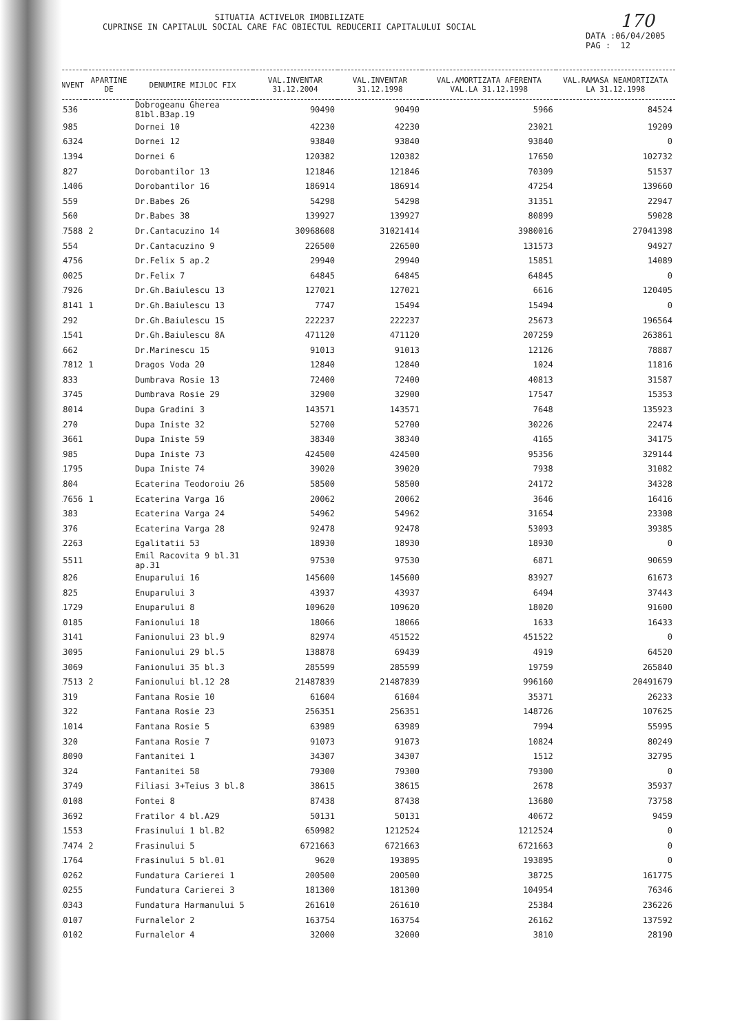SITUATIA ACTIVELOR IMOBILIZATE
CUPRINSE IN CAPITALUL SOCIAL CARE FAC OBIECTUL REDUCERII CAPITALULUI SOCIAL
170
DATA :06/04/2005
PAG : 12
| INVENT | APARTINE DE | DENUMIRE MIJLOC FIX | VAL.INVENTAR 31.12.2004 | VAL.INVENTAR 31.12.1998 | VAL.AMORTIZATA AFERENTA VAL.LA 31.12.1998 | VAL.RAMASA NEAMORTIZATA LA 31.12.1998 |
| --- | --- | --- | --- | --- | --- | --- |
| 1536 | | Dobrogeanu Gherea 81bl.B3ap.19 | 90490 | 90490 | 5966 | 84524 |
| 1985 | | Dornei 10 | 42230 | 42230 | 23021 | 19209 |
| 16324 | | Dornei 12 | 93840 | 93840 | 93840 | 0 |
| 11394 | | Dornei 6 | 120382 | 120382 | 17650 | 102732 |
| 1827 | | Dorobantilor 13 | 121846 | 121846 | 70309 | 51537 |
| 11406 | | Dorobantilor 16 | 186914 | 186914 | 47254 | 139660 |
| 1559 | | Dr.Babes 26 | 54298 | 54298 | 31351 | 22947 |
| 1560 | | Dr.Babes 38 | 139927 | 139927 | 80899 | 59028 |
| 17588 | 2 | Dr.Cantacuzino 14 | 30968608 | 31021414 | 3980016 | 27041398 |
| 1554 | | Dr.Cantacuzino 9 | 226500 | 226500 | 131573 | 94927 |
| 14756 | | Dr.Felix 5 ap.2 | 29940 | 29940 | 15851 | 14089 |
| 10025 | | Dr.Felix 7 | 64845 | 64845 | 64845 | 0 |
| 17926 | | Dr.Gh.Baiulescu 13 | 127021 | 127021 | 6616 | 120405 |
| 18141 | 1 | Dr.Gh.Baiulescu 13 | 7747 | 15494 | 15494 | 0 |
| 1292 | | Dr.Gh.Baiulescu 15 | 222237 | 222237 | 25673 | 196564 |
| 11541 | | Dr.Gh.Baiulescu 8A | 471120 | 471120 | 207259 | 263861 |
| 1662 | | Dr.Marinescu 15 | 91013 | 91013 | 12126 | 78887 |
| 17812 | 1 | Dragos Voda 20 | 12840 | 12840 | 1024 | 11816 |
| 1833 | | Dumbrava Rosie 13 | 72400 | 72400 | 40813 | 31587 |
| 13745 | | Dumbrava Rosie 29 | 32900 | 32900 | 17547 | 15353 |
| 18014 | | Dupa Gradini 3 | 143571 | 143571 | 7648 | 135923 |
| 1270 | | Dupa Iniste 32 | 52700 | 52700 | 30226 | 22474 |
| 13661 | | Dupa Iniste 59 | 38340 | 38340 | 4165 | 34175 |
| 1985 | | Dupa Iniste 73 | 424500 | 424500 | 95356 | 329144 |
| 11795 | | Dupa Iniste 74 | 39020 | 39020 | 7938 | 31082 |
| 1804 | | Ecaterina Teodoroiu 26 | 58500 | 58500 | 24172 | 34328 |
| 17656 | 1 | Ecaterina Varga 16 | 20062 | 20062 | 3646 | 16416 |
| 1383 | | Ecaterina Varga 24 | 54962 | 54962 | 31654 | 23308 |
| 1376 | | Ecaterina Varga 28 | 92478 | 92478 | 53093 | 39385 |
| 12263 | | Egalitatii 53 | 18930 | 18930 | 18930 | 0 |
| 15511 | | Emil Racovita 9 bl.31 ap.31 | 97530 | 97530 | 6871 | 90659 |
| 1826 | | Enuparului 16 | 145600 | 145600 | 83927 | 61673 |
| 1825 | | Enuparului 3 | 43937 | 43937 | 6494 | 37443 |
| 11729 | | Enuparului 8 | 109620 | 109620 | 18020 | 91600 |
| 10185 | | Fanionului 18 | 18066 | 18066 | 1633 | 16433 |
| 13141 | | Fanionului 23 bl.9 | 82974 | 451522 | 451522 | 0 |
| 13095 | | Fanionului 29 bl.5 | 138878 | 69439 | 4919 | 64520 |
| 13069 | | Fanionului 35 bl.3 | 285599 | 285599 | 19759 | 265840 |
| 17513 | 2 | Fanionului bl.12 28 | 21487839 | 21487839 | 996160 | 20491679 |
| 1319 | | Fantana Rosie 10 | 61604 | 61604 | 35371 | 26233 |
| 1322 | | Fantana Rosie 23 | 256351 | 256351 | 148726 | 107625 |
| 11014 | | Fantana Rosie 5 | 63989 | 63989 | 7994 | 55995 |
| 1320 | | Fantana Rosie 7 | 91073 | 91073 | 10824 | 80249 |
| 18090 | | Fantanitei 1 | 34307 | 34307 | 1512 | 32795 |
| 1324 | | Fantanitei 58 | 79300 | 79300 | 79300 | 0 |
| 13749 | | Filiasi 3+Teius 3 bl.8 | 38615 | 38615 | 2678 | 35937 |
| 10108 | | Fontei 8 | 87438 | 87438 | 13680 | 73758 |
| 13692 | | Fratilor 4 bl.A29 | 50131 | 50131 | 40672 | 9459 |
| 11553 | | Frasinului 1 bl.B2 | 650982 | 1212524 | 1212524 | 0 |
| 17474 | 2 | Frasinului 5 | 6721663 | 6721663 | 6721663 | 0 |
| 11764 | | Frasinului 5 bl.01 | 9620 | 193895 | 193895 | 0 |
| 10262 | | Fundatura Carierei 1 | 200500 | 200500 | 38725 | 161775 |
| 10255 | | Fundatura Carierei 3 | 181300 | 181300 | 104954 | 76346 |
| 10343 | | Fundatura Harmanului 5 | 261610 | 261610 | 25384 | 236226 |
| 10107 | | Furnalelor 2 | 163754 | 163754 | 26162 | 137592 |
| 10102 | | Furnalelor 4 | 32000 | 32000 | 3810 | 28190 |